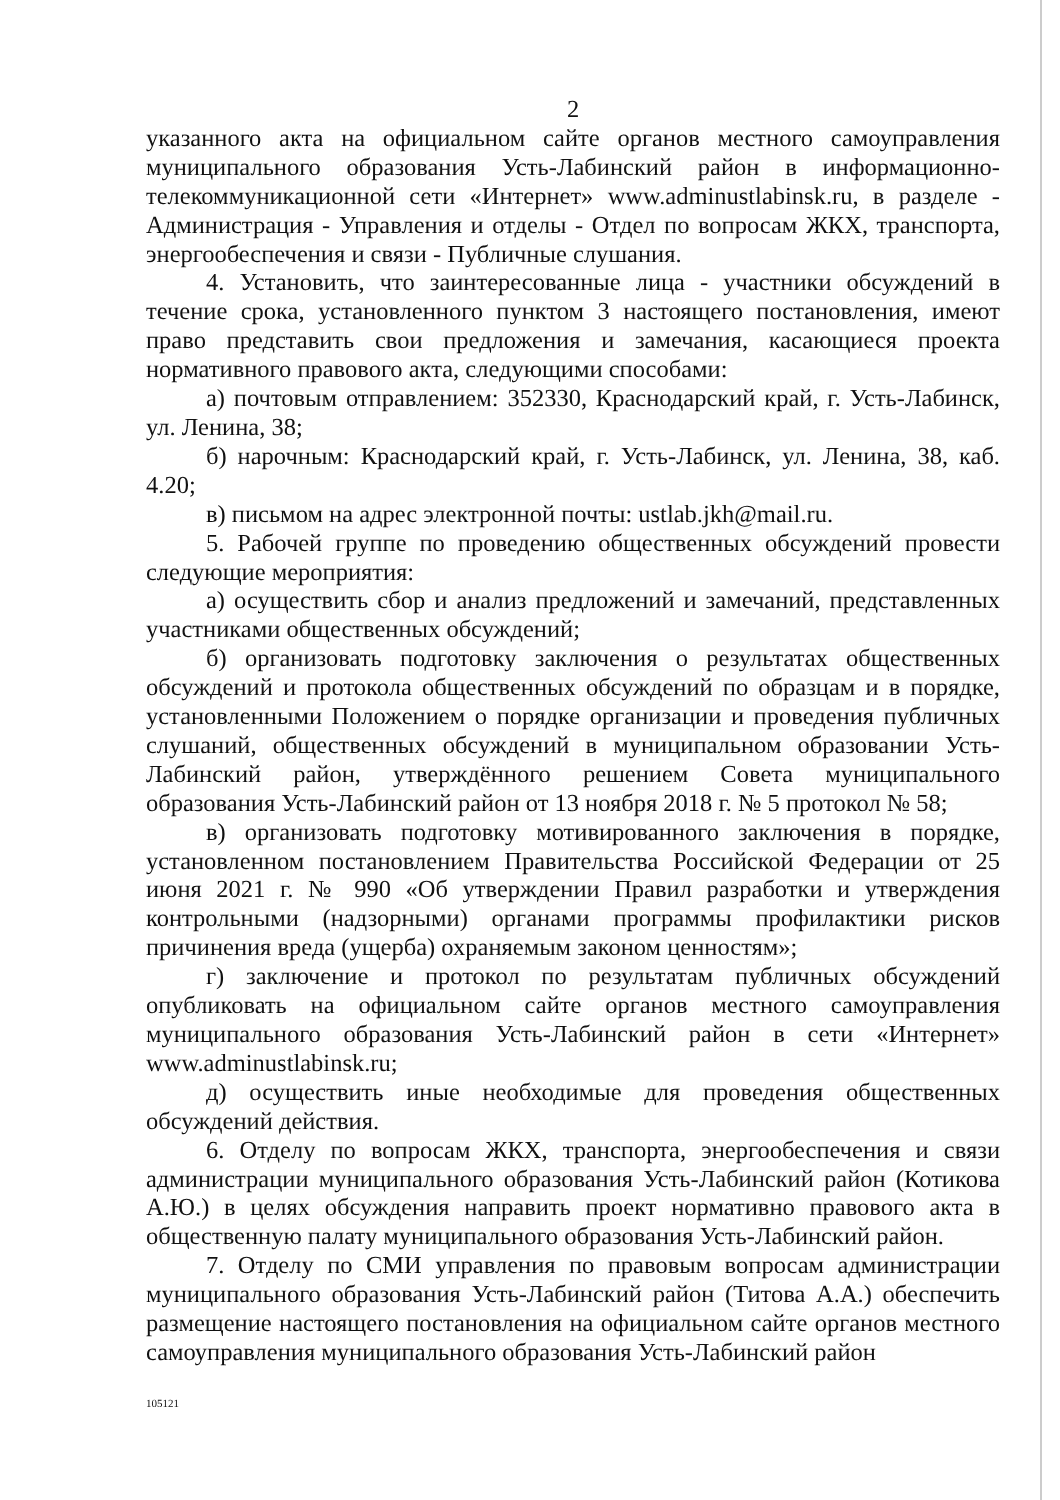2
указанного акта на официальном сайте органов местного самоуправления муниципального образования Усть-Лабинский район в информационно- телекоммуникационной сети «Интернет» www.adminustlabinsk.ru, в разделе - Администрация - Управления и отделы - Отдел по вопросам ЖКХ, транспорта, энергообеспечения и связи - Публичные слушания.
4. Установить, что заинтересованные лица - участники обсуждений в течение срока, установленного пунктом 3 настоящего постановления, имеют право представить свои предложения и замечания, касающиеся проекта нормативного правового акта, следующими способами:
а) почтовым отправлением: 352330, Краснодарский край, г. Усть-Лабинск, ул. Ленина, 38;
б) нарочным: Краснодарский край, г. Усть-Лабинск, ул. Ленина, 38, каб. 4.20;
в) письмом на адрес электронной почты: ustlab.jkh@mail.ru.
5. Рабочей группе по проведению общественных обсуждений провести следующие мероприятия:
а) осуществить сбор и анализ предложений и замечаний, представленных участниками общественных обсуждений;
б) организовать подготовку заключения о результатах общественных обсуждений и протокола общественных обсуждений по образцам и в порядке, установленными Положением о порядке организации и проведения публичных слушаний, общественных обсуждений в муниципальном образовании Усть-Лабинский район, утверждённого решением Совета муниципального образования Усть-Лабинский район от 13 ноября 2018 г. № 5 протокол № 58;
в) организовать подготовку мотивированного заключения в порядке, установленном постановлением Правительства Российской Федерации от 25 июня 2021 г. № 990 «Об утверждении Правил разработки и утверждения контрольными (надзорными) органами программы профилактики рисков причинения вреда (ущерба) охраняемым законом ценностям»;
г) заключение и протокол по результатам публичных обсуждений опубликовать на официальном сайте органов местного самоуправления муниципального образования Усть-Лабинский район в сети «Интернет» www.adminustlabinsk.ru;
д) осуществить иные необходимые для проведения общественных обсуждений действия.
6. Отделу по вопросам ЖКХ, транспорта, энергообеспечения и связи администрации муниципального образования Усть-Лабинский район (Котикова А.Ю.) в целях обсуждения направить проект нормативно правового акта в общественную палату муниципального образования Усть-Лабинский район.
7. Отделу по СМИ управления по правовым вопросам администрации муниципального образования Усть-Лабинский район (Титова А.А.) обеспечить размещение настоящего постановления на официальном сайте органов местного самоуправления муниципального образования Усть-Лабинский район
105121